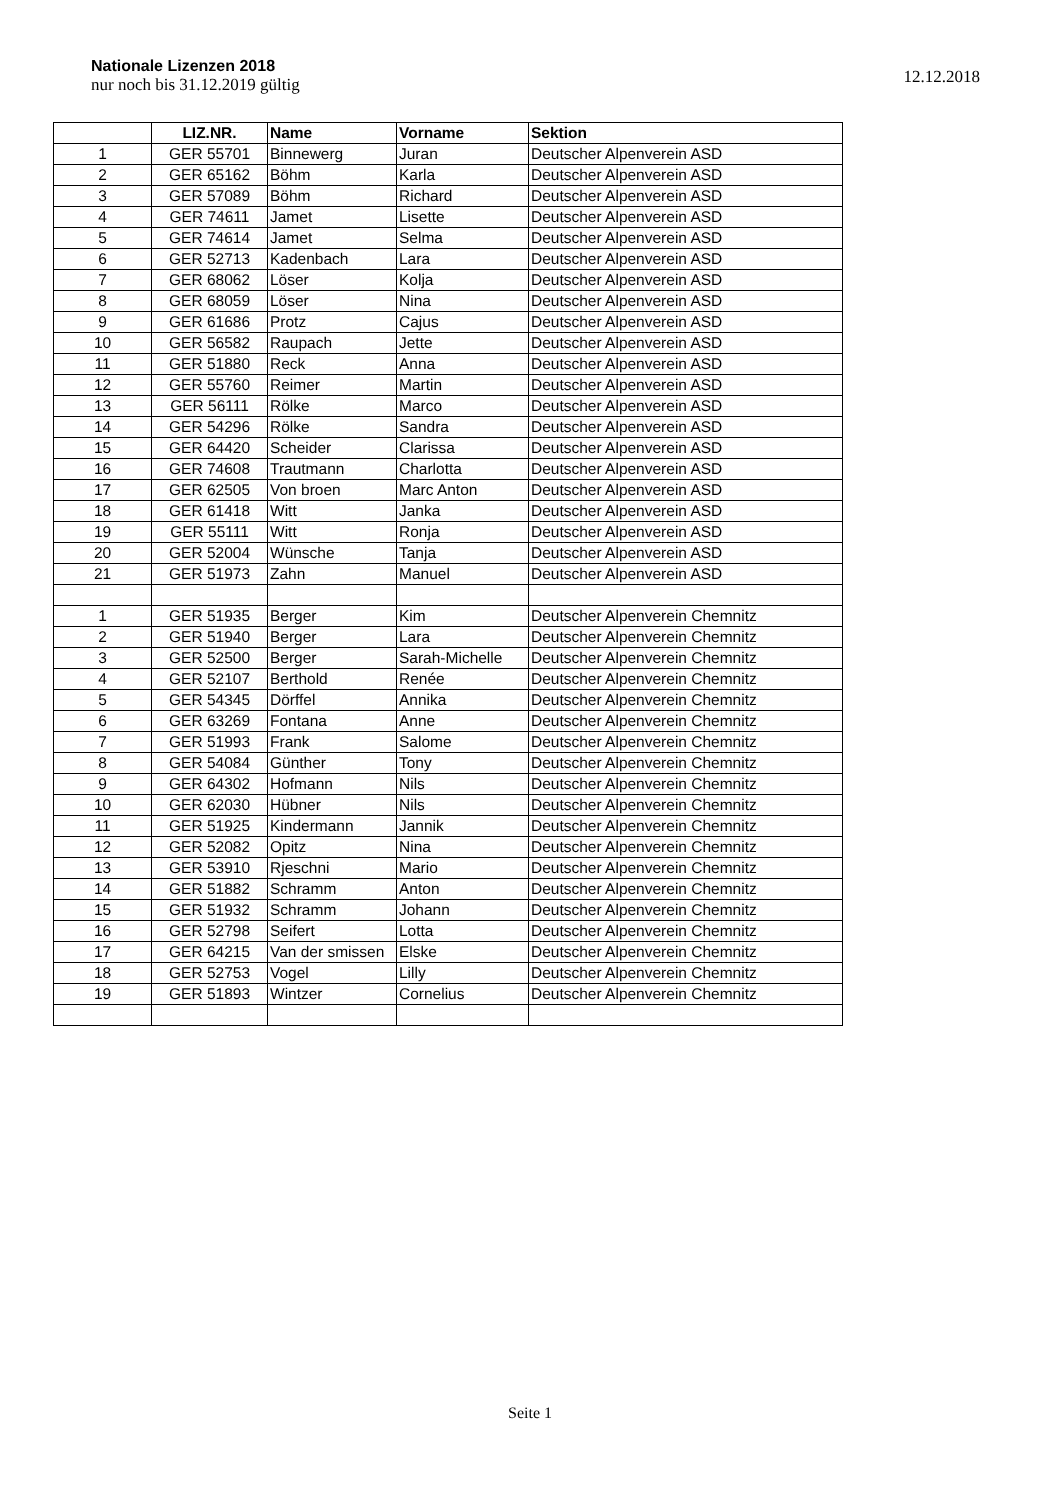Nationale Lizenzen 2018
nur noch bis 31.12.2019 gültig
12.12.2018
| | LIZ.NR. | Name | Vorname | Sektion |
| --- | --- | --- | --- | --- |
| 1 | GER 55701 | Binnewerg | Juran | Deutscher Alpenverein ASD |
| 2 | GER 65162 | Böhm | Karla | Deutscher Alpenverein ASD |
| 3 | GER 57089 | Böhm | Richard | Deutscher Alpenverein ASD |
| 4 | GER 74611 | Jamet | Lisette | Deutscher Alpenverein ASD |
| 5 | GER 74614 | Jamet | Selma | Deutscher Alpenverein ASD |
| 6 | GER 52713 | Kadenbach | Lara | Deutscher Alpenverein ASD |
| 7 | GER 68062 | Löser | Kolja | Deutscher Alpenverein ASD |
| 8 | GER 68059 | Löser | Nina | Deutscher Alpenverein ASD |
| 9 | GER 61686 | Protz | Cajus | Deutscher Alpenverein ASD |
| 10 | GER 56582 | Raupach | Jette | Deutscher Alpenverein ASD |
| 11 | GER 51880 | Reck | Anna | Deutscher Alpenverein ASD |
| 12 | GER 55760 | Reimer | Martin | Deutscher Alpenverein ASD |
| 13 | GER 56111 | Rölke | Marco | Deutscher Alpenverein ASD |
| 14 | GER 54296 | Rölke | Sandra | Deutscher Alpenverein ASD |
| 15 | GER 64420 | Scheider | Clarissa | Deutscher Alpenverein ASD |
| 16 | GER 74608 | Trautmann | Charlotta | Deutscher Alpenverein ASD |
| 17 | GER 62505 | Von broen | Marc Anton | Deutscher Alpenverein ASD |
| 18 | GER 61418 | Witt | Janka | Deutscher Alpenverein ASD |
| 19 | GER 55111 | Witt | Ronja | Deutscher Alpenverein ASD |
| 20 | GER 52004 | Wünsche | Tanja | Deutscher Alpenverein ASD |
| 21 | GER 51973 | Zahn | Manuel | Deutscher Alpenverein ASD |
| 1 | GER 51935 | Berger | Kim | Deutscher Alpenverein Chemnitz |
| 2 | GER 51940 | Berger | Lara | Deutscher Alpenverein Chemnitz |
| 3 | GER 52500 | Berger | Sarah-Michelle | Deutscher Alpenverein Chemnitz |
| 4 | GER 52107 | Berthold | Renée | Deutscher Alpenverein Chemnitz |
| 5 | GER 54345 | Dörffel | Annika | Deutscher Alpenverein Chemnitz |
| 6 | GER 63269 | Fontana | Anne | Deutscher Alpenverein Chemnitz |
| 7 | GER 51993 | Frank | Salome | Deutscher Alpenverein Chemnitz |
| 8 | GER 54084 | Günther | Tony | Deutscher Alpenverein Chemnitz |
| 9 | GER 64302 | Hofmann | Nils | Deutscher Alpenverein Chemnitz |
| 10 | GER 62030 | Hübner | Nils | Deutscher Alpenverein Chemnitz |
| 11 | GER 51925 | Kindermann | Jannik | Deutscher Alpenverein Chemnitz |
| 12 | GER 52082 | Opitz | Nina | Deutscher Alpenverein Chemnitz |
| 13 | GER 53910 | Rjeschni | Mario | Deutscher Alpenverein Chemnitz |
| 14 | GER 51882 | Schramm | Anton | Deutscher Alpenverein Chemnitz |
| 15 | GER 51932 | Schramm | Johann | Deutscher Alpenverein Chemnitz |
| 16 | GER 52798 | Seifert | Lotta | Deutscher Alpenverein Chemnitz |
| 17 | GER 64215 | Van der smissen | Elske | Deutscher Alpenverein Chemnitz |
| 18 | GER 52753 | Vogel | Lilly | Deutscher Alpenverein Chemnitz |
| 19 | GER 51893 | Wintzer | Cornelius | Deutscher Alpenverein Chemnitz |
Seite 1